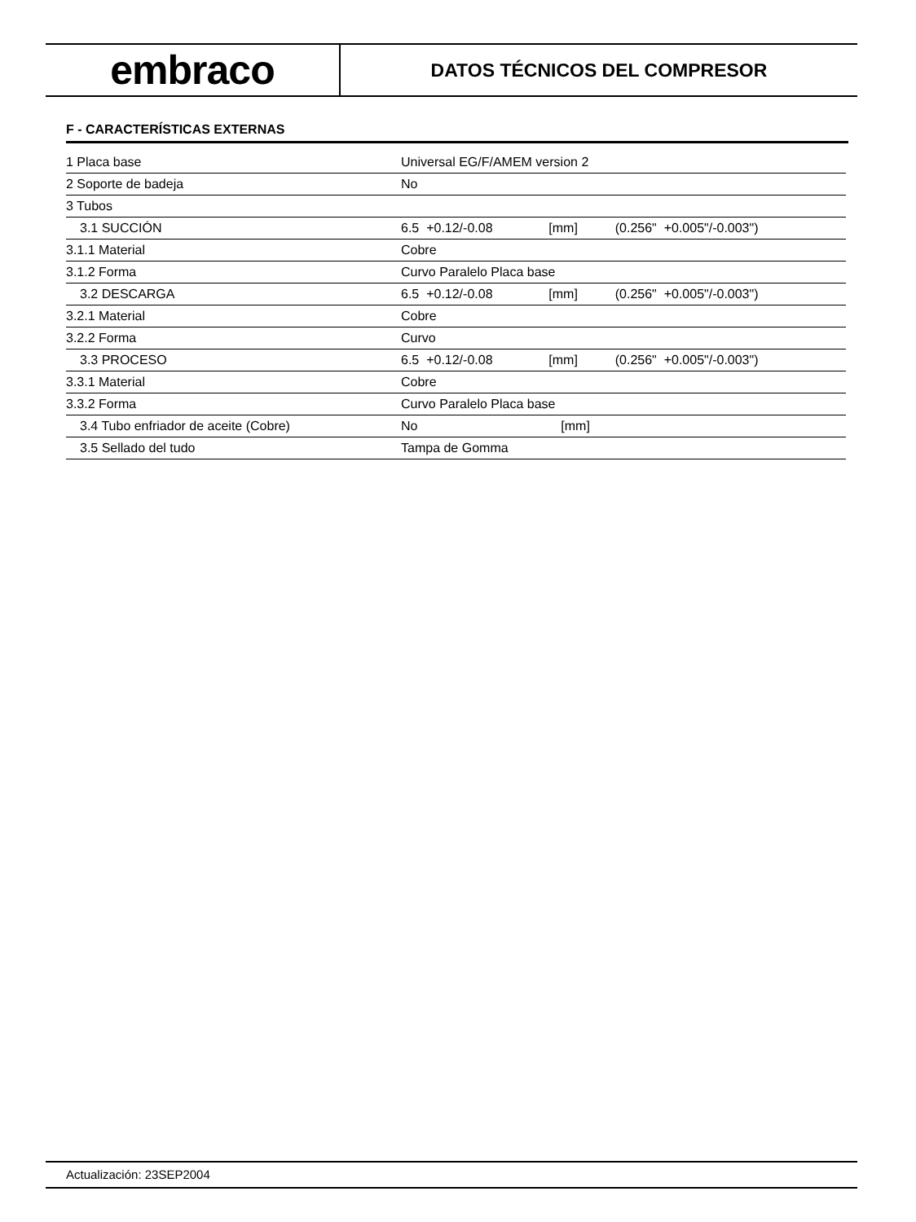embraco
DATOS TÉCNICOS DEL COMPRESOR
F - CARACTERÍSTICAS EXTERNAS
| 1 Placa base | Universal EG/F/AMEM version 2 | | |
| 2 Soporte de badeja | No | | |
| 3 Tubos | | | |
| 3.1 SUCCIÓN | 6.5 +0.12/-0.08 | [mm] | (0.256" +0.005"/-0.003") |
| 3.1.1 Material | Cobre | | |
| 3.1.2 Forma | Curvo Paralelo Placa base | | |
| 3.2 DESCARGA | 6.5 +0.12/-0.08 | [mm] | (0.256" +0.005"/-0.003") |
| 3.2.1 Material | Cobre | | |
| 3.2.2 Forma | Curvo | | |
| 3.3 PROCESO | 6.5 +0.12/-0.08 | [mm] | (0.256" +0.005"/-0.003") |
| 3.3.1 Material | Cobre | | |
| 3.3.2 Forma | Curvo Paralelo Placa base | | |
| 3.4 Tubo enfriador de aceite (Cobre) | No | [mm] | |
| 3.5 Sellado del tudo | Tampa de Gomma | | |
Actualización: 23SEP2004